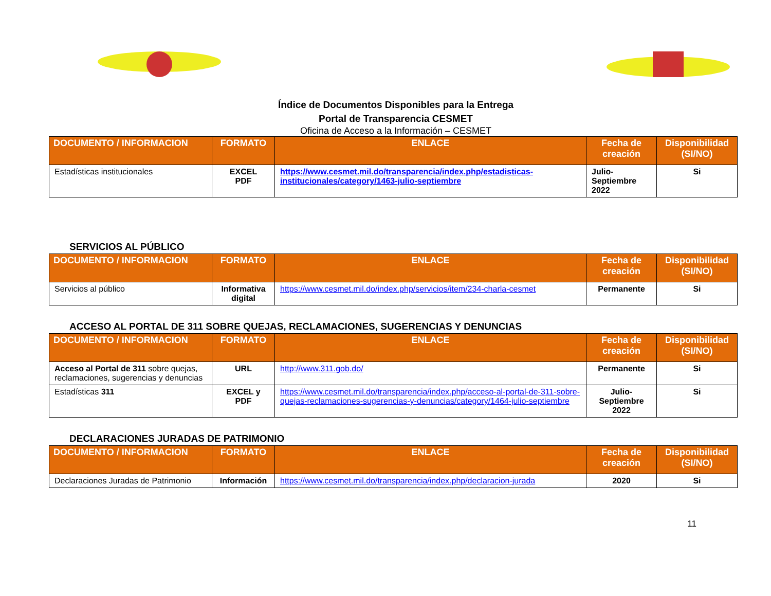Índice de Documentos Disponibles para la Entrega
Portal de Transparencia CESMET
Oficina de Acceso a la Información – CESMET
| DOCUMENTO / INFORMACION | FORMATO | ENLACE | Fecha de creación | Disponibilidad (SI/NO) |
| --- | --- | --- | --- | --- |
| Estadísticas institucionales | EXCEL PDF | https://www.cesmet.mil.do/transparencia/index.php/estadisticas-institucionales/category/1463-julio-septiembre | Julio-Septiembre 2022 | Si |
SERVICIOS AL PÚBLICO
| DOCUMENTO / INFORMACION | FORMATO | ENLACE | Fecha de creación | Disponibilidad (SI/NO) |
| --- | --- | --- | --- | --- |
| Servicios al público | Informativa digital | https://www.cesmet.mil.do/index.php/servicios/item/234-charla-cesmet | Permanente | Si |
ACCESO AL PORTAL DE 311 SOBRE QUEJAS, RECLAMACIONES, SUGERENCIAS Y DENUNCIAS
| DOCUMENTO / INFORMACION | FORMATO | ENLACE | Fecha de creación | Disponibilidad (SI/NO) |
| --- | --- | --- | --- | --- |
| Acceso al Portal de 311 sobre quejas, reclamaciones, sugerencias y denuncias | URL | http://www.311.gob.do/ | Permanente | Si |
| Estadísticas 311 | EXCEL y PDF | https://www.cesmet.mil.do/transparencia/index.php/acceso-al-portal-de-311-sobre-quejas-reclamaciones-sugerencias-y-denuncias/category/1464-julio-septiembre | Julio-Septiembre 2022 | Si |
DECLARACIONES JURADAS DE PATRIMONIO
| DOCUMENTO / INFORMACION | FORMATO | ENLACE | Fecha de creación | Disponibilidad (SI/NO) |
| --- | --- | --- | --- | --- |
| Declaraciones Juradas de Patrimonio | Información | https://www.cesmet.mil.do/transparencia/index.php/declaracion-jurada | 2020 | Si |
11